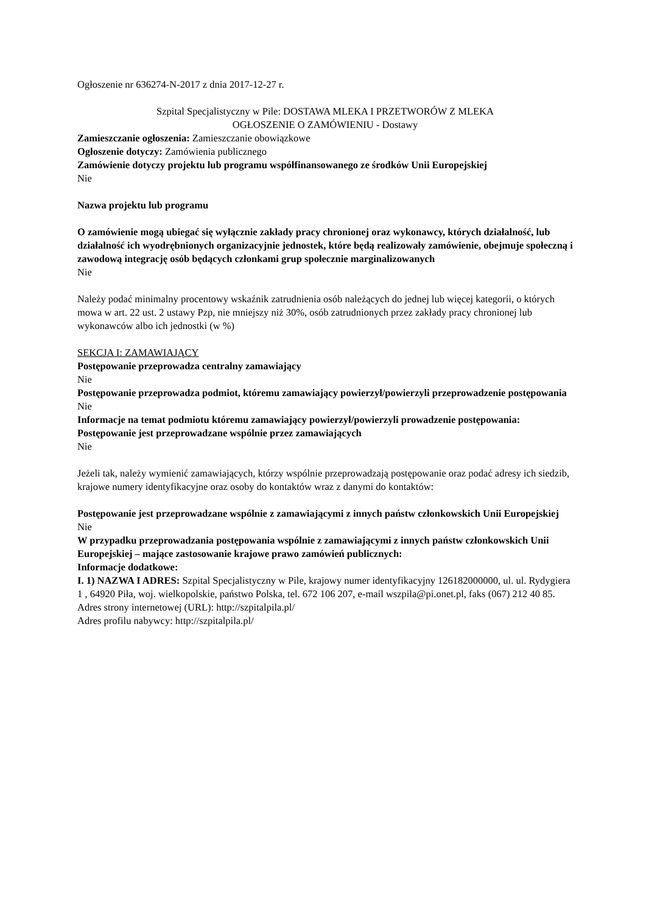Ogłoszenie nr 636274-N-2017 z dnia 2017-12-27 r.
Szpital Specjalistyczny w Pile: DOSTAWA MLEKA I PRZETWORÓW Z MLEKA
OGŁOSZENIE O ZAMÓWIENIU - Dostawy
Zamieszczanie ogłoszenia: Zamieszczanie obowiązkowe
Ogłoszenie dotyczy: Zamówienia publicznego
Zamówienie dotyczy projektu lub programu współfinansowanego ze środków Unii Europejskiej
Nie
Nazwa projektu lub programu
O zamówienie mogą ubiegać się wyłącznie zakłady pracy chronionej oraz wykonawcy, których działalność, lub działalność ich wyodrębnionych organizacyjnie jednostek, które będą realizowały zamówienie, obejmuje społeczną i zawodową integrację osób będących członkami grup społecznie marginalizowanych
Nie
Należy podać minimalny procentowy wskaźnik zatrudnienia osób należących do jednej lub więcej kategorii, o których mowa w art. 22 ust. 2 ustawy Pzp, nie mniejszy niż 30%, osób zatrudnionych przez zakłady pracy chronionej lub wykonawców albo ich jednostki (w %)
SEKCJA I: ZAMAWIAJĄCY
Postępowanie przeprowadza centralny zamawiający
Nie
Postępowanie przeprowadza podmiot, któremu zamawiający powierzył/powierzyli przeprowadzenie postępowania
Nie
Informacje na temat podmiotu któremu zamawiający powierzył/powierzyli prowadzenie postępowania:
Postępowanie jest przeprowadzane wspólnie przez zamawiających
Nie
Jeżeli tak, należy wymienić zamawiających, którzy wspólnie przeprowadzają postępowanie oraz podać adresy ich siedzib, krajowe numery identyfikacyjne oraz osoby do kontaktów wraz z danymi do kontaktów:
Postępowanie jest przeprowadzane wspólnie z zamawiającymi z innych państw członkowskich Unii Europejskiej
Nie
W przypadku przeprowadzania postępowania wspólnie z zamawiającymi z innych państw członkowskich Unii Europejskiej – mające zastosowanie krajowe prawo zamówień publicznych:
Informacje dodatkowe:
I. 1) NAZWA I ADRES: Szpital Specjalistyczny w Pile, krajowy numer identyfikacyjny 126182000000, ul. ul. Rydygiera 1 , 64920 Piła, woj. wielkopolskie, państwo Polska, tel. 672 106 207, e-mail wszpila@pi.onet.pl, faks (067) 212 40 85.
Adres strony internetowej (URL): http://szpitalpila.pl/
Adres profilu nabywcy: http://szpitalpila.pl/